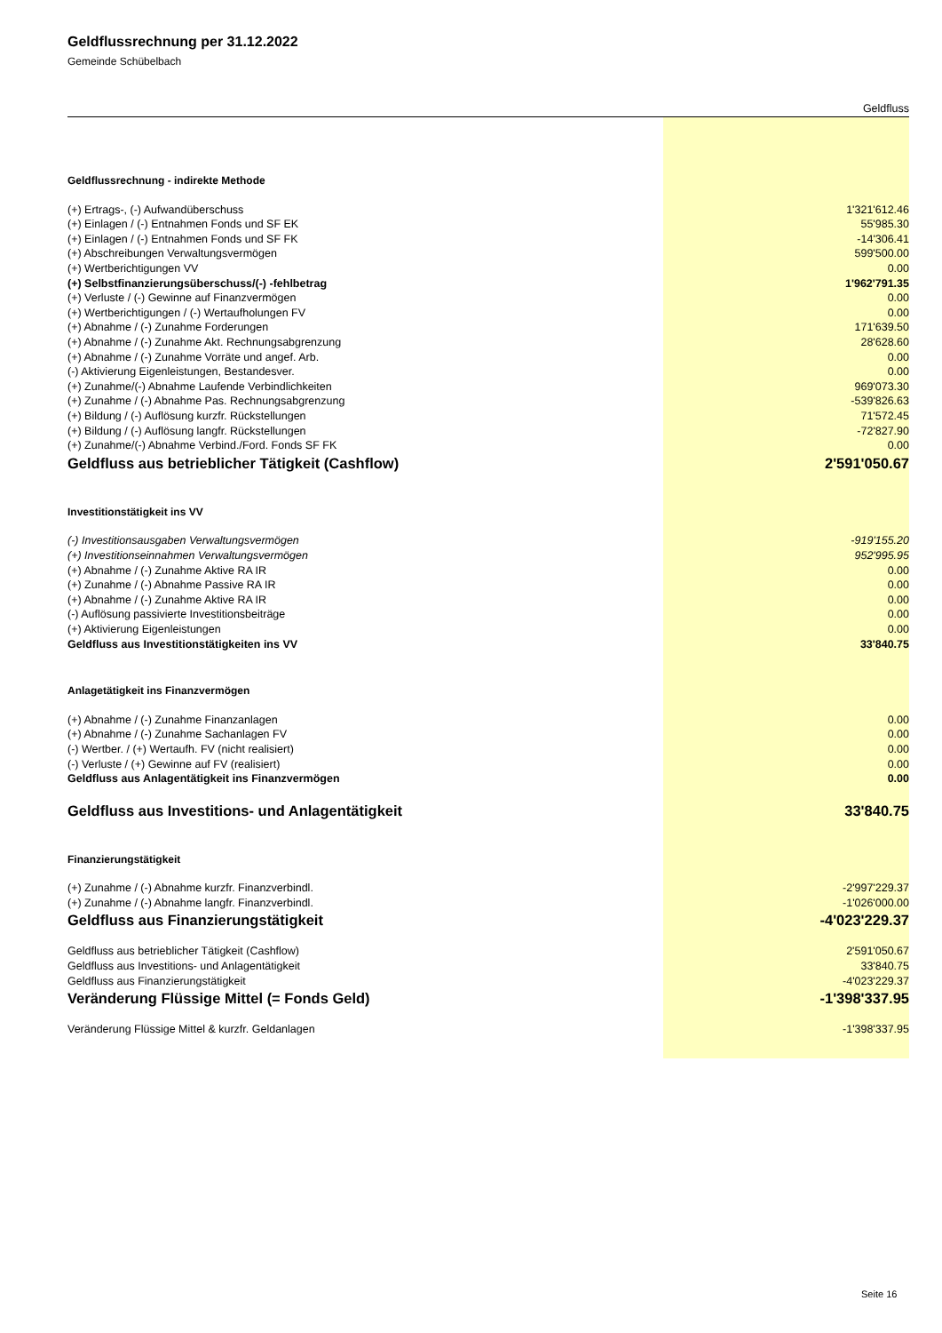Geldflussrechnung per 31.12.2022
Gemeinde Schübelbach
| | Geldfluss |
| Geldflussrechnung - indirekte Methode | |
| (+) Ertrags-, (-) Aufwandüberschuss | 1'321'612.46 |
| (+) Einlagen / (-) Entnahmen Fonds und SF EK | 55'985.30 |
| (+) Einlagen / (-) Entnahmen Fonds und SF FK | -14'306.41 |
| (+) Abschreibungen Verwaltungsvermögen | 599'500.00 |
| (+) Wertberichtigungen VV | 0.00 |
| (+) Selbstfinanzierungsüberschuss/(-) -fehlbetrag | 1'962'791.35 |
| (+) Verluste / (-) Gewinne auf Finanzvermögen | 0.00 |
| (+) Wertberichtigungen / (-) Wertaufholungen FV | 0.00 |
| (+) Abnahme / (-) Zunahme Forderungen | 171'639.50 |
| (+) Abnahme / (-) Zunahme Akt. Rechnungsabgrenzung | 28'628.60 |
| (+) Abnahme / (-) Zunahme Vorräte und angef. Arb. | 0.00 |
| (-) Aktivierung Eigenleistungen, Bestandesver. | 0.00 |
| (+) Zunahme/(-) Abnahme Laufende Verbindlichkeiten | 969'073.30 |
| (+) Zunahme / (-) Abnahme Pas. Rechnungsabgrenzung | -539'826.63 |
| (+) Bildung / (-) Auflösung kurzfr. Rückstellungen | 71'572.45 |
| (+) Bildung / (-) Auflösung langfr. Rückstellungen | -72'827.90 |
| (+) Zunahme/(-) Abnahme Verbind./Ford. Fonds SF FK | 0.00 |
| Geldfluss aus betrieblicher Tätigkeit (Cashflow) | 2'591'050.67 |
| Investitionstätigkeit ins VV | |
| (-) Investitionsausgaben Verwaltungsvermögen | -919'155.20 |
| (+) Investitionseinnahmen Verwaltungsvermögen | 952'995.95 |
| (+) Abnahme / (-) Zunahme Aktive RA IR | 0.00 |
| (+) Zunahme / (-) Abnahme Passive RA IR | 0.00 |
| (+) Abnahme / (-) Zunahme Aktive RA IR | 0.00 |
| (-) Auflösung passivierte Investitionsbeiträge | 0.00 |
| (+) Aktivierung Eigenleistungen | 0.00 |
| Geldfluss aus Investitionstätigkeiten ins VV | 33'840.75 |
| Anlagetätigkeit ins Finanzvermögen | |
| (+) Abnahme / (-) Zunahme Finanzanlagen | 0.00 |
| (+) Abnahme / (-) Zunahme Sachanlagen FV | 0.00 |
| (-) Wertber. / (+) Wertaufh. FV (nicht realisiert) | 0.00 |
| (-) Verluste / (+) Gewinne auf FV (realisiert) | 0.00 |
| Geldfluss aus Anlagentätigkeit ins Finanzvermögen | 0.00 |
| Geldfluss aus Investitions- und Anlagentätigkeit | 33'840.75 |
| Finanzierungstätigkeit | |
| (+) Zunahme / (-) Abnahme kurzfr. Finanzverbindl. | -2'997'229.37 |
| (+) Zunahme / (-) Abnahme langfr. Finanzverbindl. | -1'026'000.00 |
| Geldfluss aus Finanzierungstätigkeit | -4'023'229.37 |
| Geldfluss aus betrieblicher Tätigkeit (Cashflow) | 2'591'050.67 |
| Geldfluss aus Investitions- und Anlagentätigkeit | 33'840.75 |
| Geldfluss aus Finanzierungstätigkeit | -4'023'229.37 |
| Veränderung Flüssige Mittel (= Fonds Geld) | -1'398'337.95 |
| Veränderung Flüssige Mittel & kurzfr. Geldanlagen | -1'398'337.95 |
Seite 16